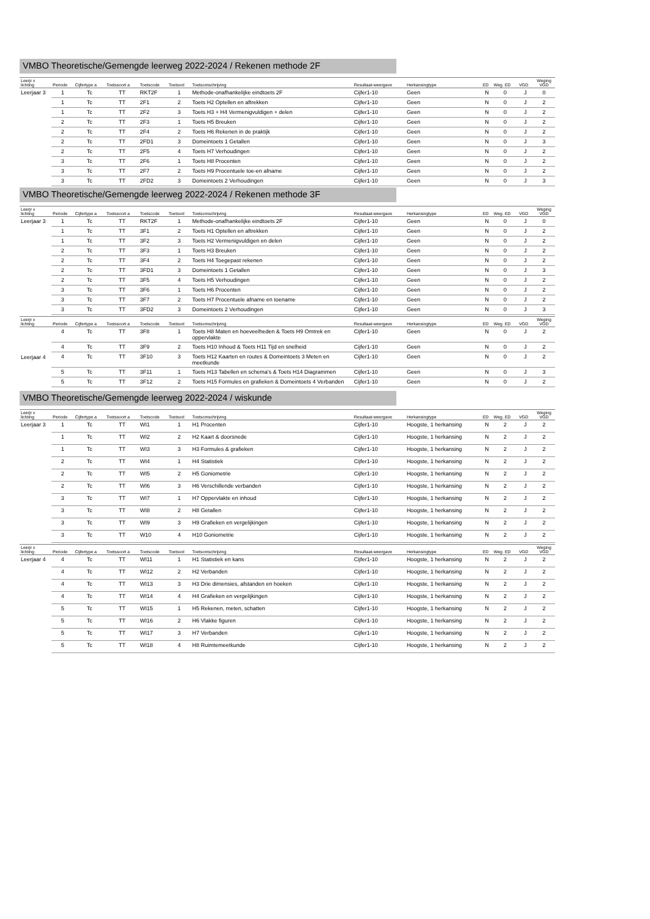VMBO Theoretische/Gemengde leerweg 2022-2024 / Rekenen methode 2F
| Leerjr v lichting | Periode | Cijfertype a | Toetssoort a | Toetscode | Toetsvol | Toetsomschrijving | Resultaat-weergave | Herkansingtype | ED | Weg. ED | VGD | Weging VGD |
| --- | --- | --- | --- | --- | --- | --- | --- | --- | --- | --- | --- | --- |
| Leerjaar 3 | 1 | Tc | TT | RKT2F | 1 | Methode-onafhankelijke eindtoets 2F | Cijfer1-10 | Geen | N | 0 | J | 0 |
| | 1 | Tc | TT | 2F1 | 2 | Toets H2 Optellen en aftrekken | Cijfer1-10 | Geen | N | 0 | J | 2 |
| | 1 | Tc | TT | 2F2 | 3 | Toets H3 + H4 Vermenigvuldigen + delen | Cijfer1-10 | Geen | N | 0 | J | 2 |
| | 2 | Tc | TT | 2F3 | 1 | Toets H5 Breuken | Cijfer1-10 | Geen | N | 0 | J | 2 |
| | 2 | Tc | TT | 2F4 | 2 | Toets H6 Rekenen in de praktijk | Cijfer1-10 | Geen | N | 0 | J | 2 |
| | 2 | Tc | TT | 2FD1 | 3 | Domeintoets 1 Getallen | Cijfer1-10 | Geen | N | 0 | J | 3 |
| | 2 | Tc | TT | 2F5 | 4 | Toets H7 Verhoudingen | Cijfer1-10 | Geen | N | 0 | J | 2 |
| | 3 | Tc | TT | 2F6 | 1 | Toets H8 Procenten | Cijfer1-10 | Geen | N | 0 | J | 2 |
| | 3 | Tc | TT | 2F7 | 2 | Toets H9 Procentuele toe-en afname | Cijfer1-10 | Geen | N | 0 | J | 2 |
| | 3 | Tc | TT | 2FD2 | 3 | Domeintoets 2 Verhoudingen | Cijfer1-10 | Geen | N | 0 | J | 3 |
VMBO Theoretische/Gemengde leerweg 2022-2024 / Rekenen methode 3F
| Leerjr v lichting | Periode | Cijfertype a | Toetssoort a | Toetscode | Toetsvol | Toetsomschrijving | Resultaat-weergave | Herkansingtype | ED | Weg. ED | VGD | Weging VGD |
| --- | --- | --- | --- | --- | --- | --- | --- | --- | --- | --- | --- | --- |
| Leerjaar 3 | 1 | Tc | TT | RKT2F | 1 | Methode-onafhankelijke eindtoets 2F | Cijfer1-10 | Geen | N | 0 | J | 0 |
| | 1 | Tc | TT | 3F1 | 2 | Toets H1 Optellen en aftrekken | Cijfer1-10 | Geen | N | 0 | J | 2 |
| | 1 | Tc | TT | 3F2 | 3 | Toets H2 Vermenigvuldigen en delen | Cijfer1-10 | Geen | N | 0 | J | 2 |
| | 2 | Tc | TT | 3F3 | 1 | Toets H3 Breuken | Cijfer1-10 | Geen | N | 0 | J | 2 |
| | 2 | Tc | TT | 3F4 | 2 | Toets H4 Toegepast rekenen | Cijfer1-10 | Geen | N | 0 | J | 2 |
| | 2 | Tc | TT | 3FD1 | 3 | Domeintoets 1 Getallen | Cijfer1-10 | Geen | N | 0 | J | 3 |
| | 2 | Tc | TT | 3F5 | 4 | Toets H5 Verhoudingen | Cijfer1-10 | Geen | N | 0 | J | 2 |
| | 3 | Tc | TT | 3F6 | 1 | Toets H6 Procenten | Cijfer1-10 | Geen | N | 0 | J | 2 |
| | 3 | Tc | TT | 3F7 | 2 | Toets H7 Procentuele afname en toename | Cijfer1-10 | Geen | N | 0 | J | 2 |
| | 3 | Tc | TT | 3FD2 | 3 | Domeintoets 2 Verhoudingen | Cijfer1-10 | Geen | N | 0 | J | 3 |
| Leerjr v lichting | Periode | Cijfertype a | Toetssoort a | Toetscode | Toetsvol | Toetsomschrijving | Resultaat-weergave | Herkansingtype | ED | Weg. ED | VGD | Weging VGD |
| --- | --- | --- | --- | --- | --- | --- | --- | --- | --- | --- | --- | --- |
| Leerjaar 4 | 4 | Tc | TT | 3F8 | 1 | Toets H8 Maten en hoeveelheden & Toets H9 Omtrek en oppervlakte | Cijfer1-10 | Geen | N | 0 | J | 2 |
| | 4 | Tc | TT | 3F9 | 2 | Toets H10 Inhoud & Toets H11 Tijd en snelheid | Cijfer1-10 | Geen | N | 0 | J | 2 |
| | 4 | Tc | TT | 3F10 | 3 | Toets H12 Kaarten en routes & Domeintoets 3 Meten en meetkunde | Cijfer1-10 | Geen | N | 0 | J | 2 |
| | 5 | Tc | TT | 3F11 | 1 | Toets H13 Tabellen en schema's & Toets H14 Diagrammen | Cijfer1-10 | Geen | N | 0 | J | 3 |
| | 5 | Tc | TT | 3F12 | 2 | Toets H15 Formules en grafieken & Domeintoets 4 Verbanden | Cijfer1-10 | Geen | N | 0 | J | 2 |
VMBO Theoretische/Gemengde leerweg 2022-2024 / wiskunde
| Leerjr v lichting | Periode | Cijfertype a | Toetssoort a | Toetscode | Toetsvol | Toetsomschrijving | Resultaat-weergave | Herkansingtype | ED | Weg. ED | VGD | Weging VGD |
| --- | --- | --- | --- | --- | --- | --- | --- | --- | --- | --- | --- | --- |
| Leerjaar 3 | 1 | Tc | TT | WI1 | 1 | H1 Procenten | Cijfer1-10 | Hoogste, 1 herkansing | N | 2 | J | 2 |
| | 1 | Tc | TT | WI2 | 2 | H2 Kaart & doorsnede | Cijfer1-10 | Hoogste, 1 herkansing | N | 2 | J | 2 |
| | 1 | Tc | TT | WI3 | 3 | H3 Formules & grafieken | Cijfer1-10 | Hoogste, 1 herkansing | N | 2 | J | 2 |
| | 2 | Tc | TT | WI4 | 1 | H4 Statistiek | Cijfer1-10 | Hoogste, 1 herkansing | N | 2 | J | 2 |
| | 2 | Tc | TT | WI5 | 2 | H5 Goniometrie | Cijfer1-10 | Hoogste, 1 herkansing | N | 2 | J | 2 |
| | 2 | Tc | TT | WI6 | 3 | H6 Verschillende verbanden | Cijfer1-10 | Hoogste, 1 herkansing | N | 2 | J | 2 |
| | 3 | Tc | TT | WI7 | 1 | H7 Oppervlakte en inhoud | Cijfer1-10 | Hoogste, 1 herkansing | N | 2 | J | 2 |
| | 3 | Tc | TT | WI8 | 2 | H8 Getallen | Cijfer1-10 | Hoogste, 1 herkansing | N | 2 | J | 2 |
| | 3 | Tc | TT | WI9 | 3 | H9 Grafieken en vergelijkingen | Cijfer1-10 | Hoogste, 1 herkansing | N | 2 | J | 2 |
| | 3 | Tc | TT | W10 | 4 | H10 Goniometrie | Cijfer1-10 | Hoogste, 1 herkansing | N | 2 | J | 2 |
| Leerjr v lichting | Periode | Cijfertype a | Toetssoort a | Toetscode | Toetsvol | Toetsomschrijving | Resultaat-weergave | Herkansingtype | ED | Weg. ED | VGD | Weging VGD |
| --- | --- | --- | --- | --- | --- | --- | --- | --- | --- | --- | --- | --- |
| Leerjaar 4 | 4 | Tc | TT | WI11 | 1 | H1 Statistiek en kans | Cijfer1-10 | Hoogste, 1 herkansing | N | 2 | J | 2 |
| | 4 | Tc | TT | WI12 | 2 | H2 Verbanden | Cijfer1-10 | Hoogste, 1 herkansing | N | 2 | J | 2 |
| | 4 | Tc | TT | WI13 | 3 | H3 Drie dimensies, afstanden en hoeken | Cijfer1-10 | Hoogste, 1 herkansing | N | 2 | J | 2 |
| | 4 | Tc | TT | WI14 | 4 | H4 Grafieken en vergelijkingen | Cijfer1-10 | Hoogste, 1 herkansing | N | 2 | J | 2 |
| | 5 | Tc | TT | WI15 | 1 | H5 Rekenen, meten, schatten | Cijfer1-10 | Hoogste, 1 herkansing | N | 2 | J | 2 |
| | 5 | Tc | TT | WI16 | 2 | H6 Vlakke figuren | Cijfer1-10 | Hoogste, 1 herkansing | N | 2 | J | 2 |
| | 5 | Tc | TT | WI17 | 3 | H7 Verbanden | Cijfer1-10 | Hoogste, 1 herkansing | N | 2 | J | 2 |
| | 5 | Tc | TT | WI18 | 4 | H8 Ruimtemeetkunde | Cijfer1-10 | Hoogste, 1 herkansing | N | 2 | J | 2 |